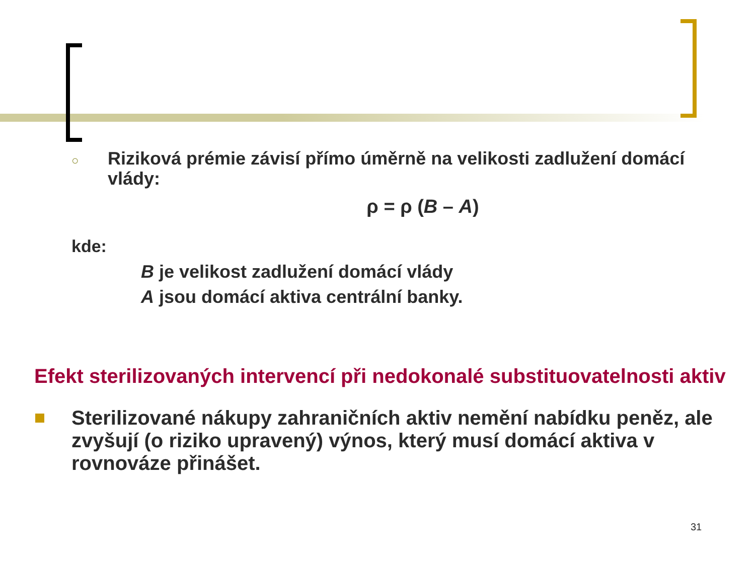○ Riziková prémie závisí přímo úměrně na velikosti zadlužení domácí vlády:
ρ = ρ (B – A)
kde:
B je velikost zadlužení domácí vlády
A jsou domácí aktiva centrální banky.
Efekt sterilizovaných intervencí při nedokonalé substituovatelnosti aktiv
Sterilizované nákupy zahraničních aktiv nemění nabídku peněz, ale zvyšují (o riziko upravený) výnos, který musí domácí aktiva v rovnováze přinášet.
31